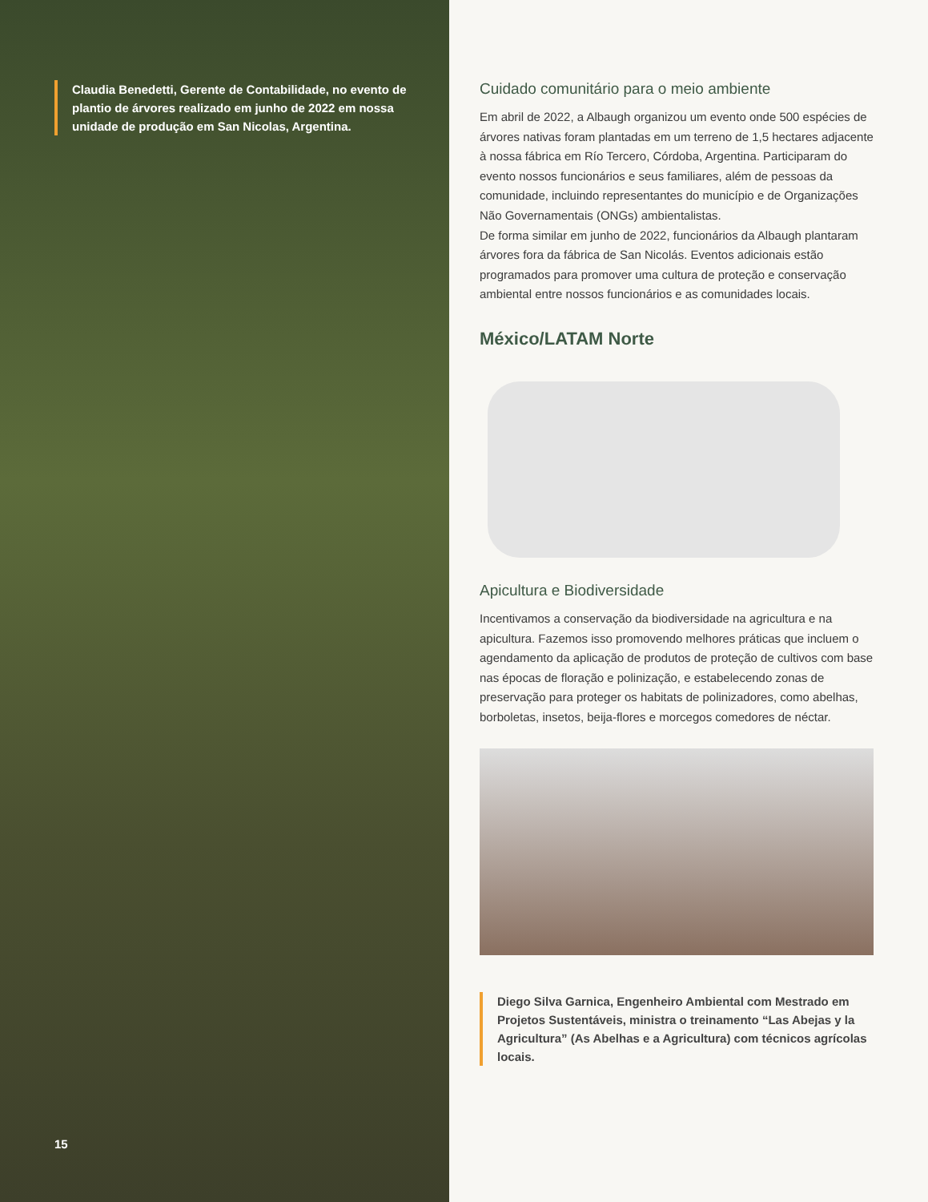Claudia Benedetti, Gerente de Contabilidade, no evento de plantio de árvores realizado em junho de 2022 em nossa unidade de produção em San Nicolas, Argentina.
15
Cuidado comunitário para o meio ambiente
Em abril de 2022, a Albaugh organizou um evento onde 500 espécies de árvores nativas foram plantadas em um terreno de 1,5 hectares adjacente à nossa fábrica em Río Tercero, Córdoba, Argentina. Participaram do evento nossos funcionários e seus familiares, além de pessoas da comunidade, incluindo representantes do município e de Organizações Não Governamentais (ONGs) ambientalistas.
De forma similar em junho de 2022, funcionários da Albaugh plantaram árvores fora da fábrica de San Nicolás. Eventos adicionais estão programados para promover uma cultura de proteção e conservação ambiental entre nossos funcionários e as comunidades locais.
México/LATAM Norte
Apicultura e Biodiversidade
Incentivamos a conservação da biodiversidade na agricultura e na apicultura. Fazemos isso promovendo melhores práticas que incluem o agendamento da aplicação de produtos de proteção de cultivos com base nas épocas de floração e polinização, e estabelecendo zonas de preservação para proteger os habitats de polinizadores, como abelhas, borboletas, insetos, beija-flores e morcegos comedores de néctar.
Diego Silva Garnica, Engenheiro Ambiental com Mestrado em Projetos Sustentáveis, ministra o treinamento “Las Abejas y la Agricultura” (As Abelhas e a Agricultura) com técnicos agrícolas locais.